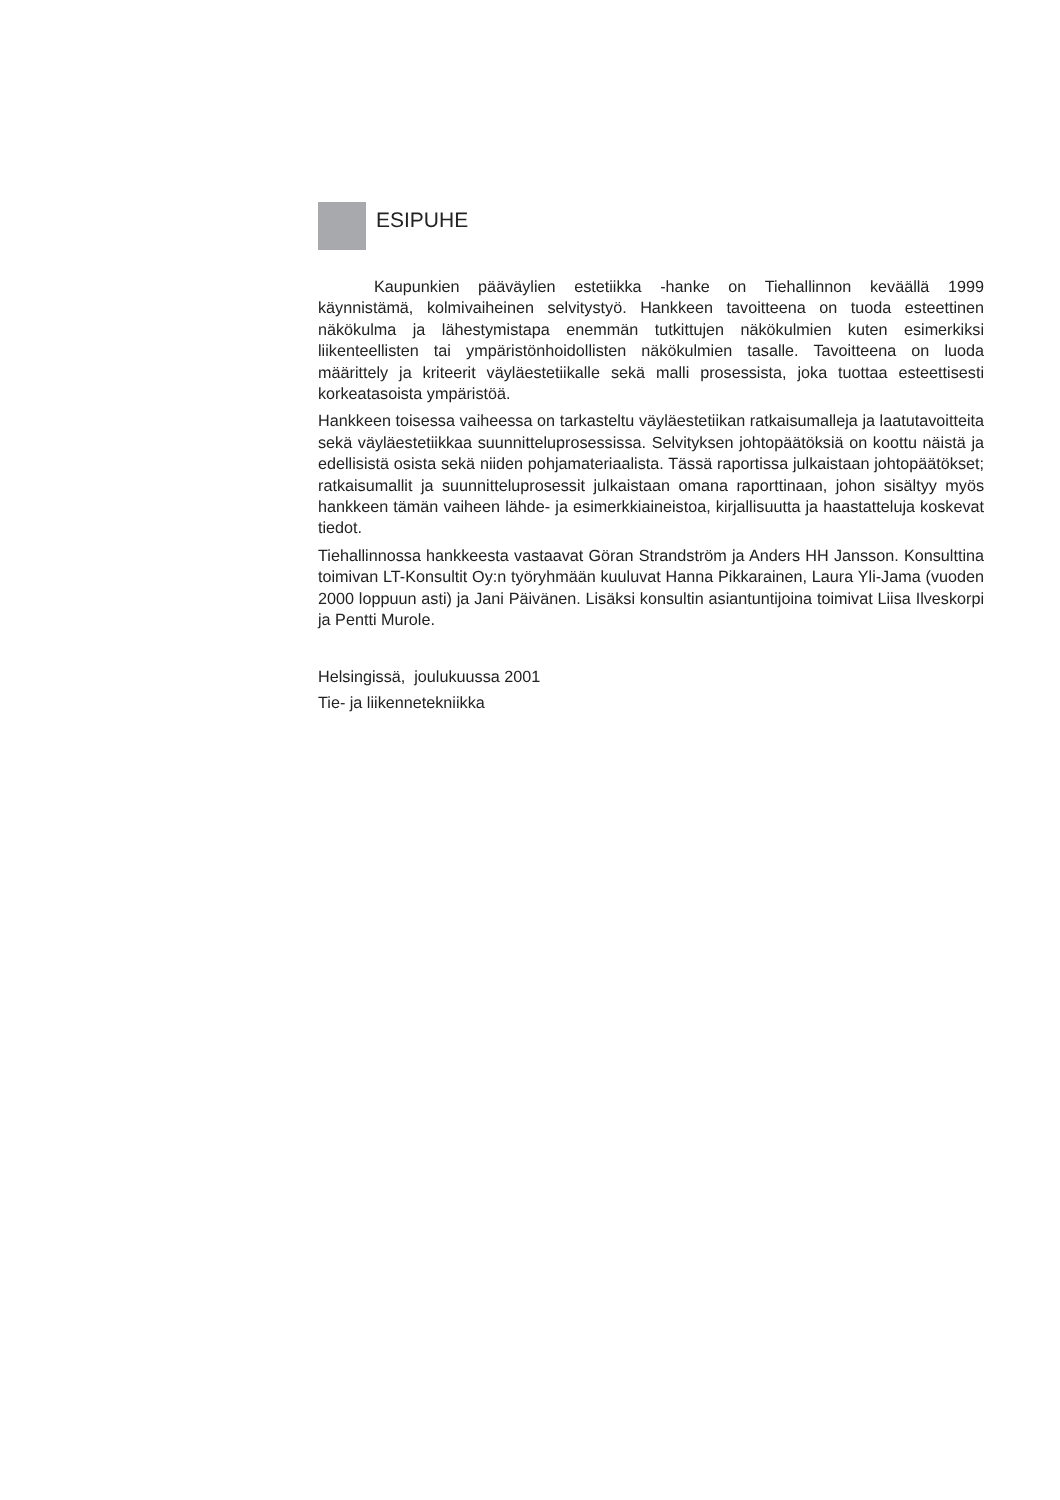ESIPUHE
Kaupunkien pääväylien estetiikka -hanke on Tiehallinnon keväällä 1999 käynnistämä, kolmivaiheinen selvitystyö. Hankkeen tavoitteena on tuoda esteettinen näkökulma ja lähestymistapa enemmän tutkittujen näkökulmien kuten esimerkiksi liikenteellisten tai ympäristönhoidollisten näkökulmien tasalle. Tavoitteena on luoda määrittely ja kriteerit väyläestetiikalle sekä malli prosessista, joka tuottaa esteettisesti korkeatasoista ympäristöä.
Hankkeen toisessa vaiheessa on tarkasteltu väyläestetiikan ratkaisumalleja ja laatutavoitteita sekä väyläestetiikkaa suunnitteluprosessissa. Selvityksen johtopäätöksiä on koottu näistä ja edellisistä osista sekä niiden pohjamateriaalista. Tässä raportissa julkaistaan johtopäätökset; ratkaisumallit ja suunnitteluprosessit julkaistaan omana raporttinaan, johon sisältyy myös hankkeen tämän vaiheen lähde- ja esimerkkiaineistoa, kirjallisuutta ja haastatteluja koskevat tiedot.
Tiehallinnossa hankkeesta vastaavat Göran Strandström ja Anders HH Jansson. Konsulttina toimivan LT-Konsultit Oy:n työryhmään kuuluvat Hanna Pikkarainen, Laura Yli-Jama (vuoden 2000 loppuun asti) ja Jani Päivänen. Lisäksi konsultin asiantuntijoina toimivat Liisa Ilveskorpi ja Pentti Murole.
Helsingissä, joulukuussa 2001
Tie- ja liikennetekniikka